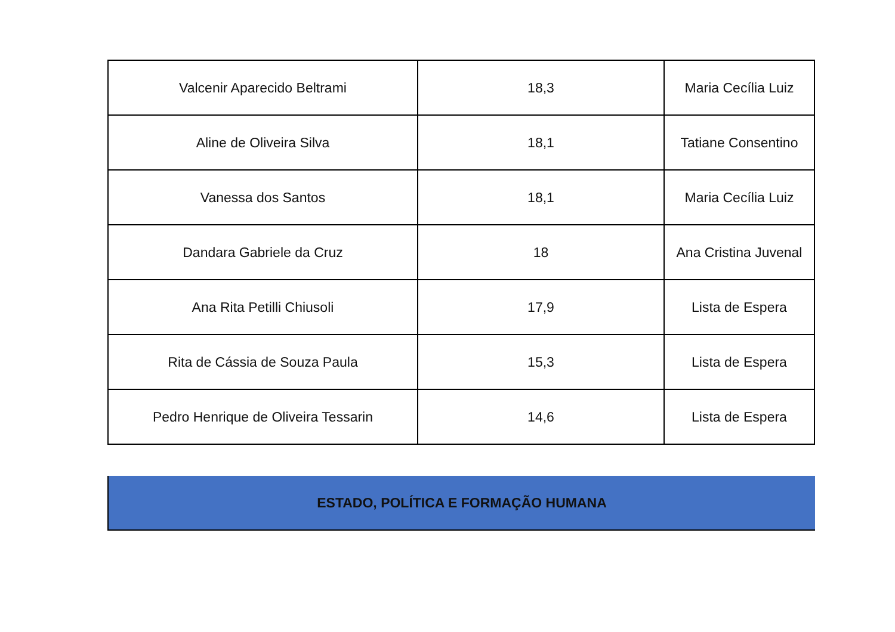| Valcenir Aparecido Beltrami | 18,3 | Maria Cecília Luiz |
| Aline de Oliveira Silva | 18,1 | Tatiane Consentino |
| Vanessa dos Santos | 18,1 | Maria Cecília Luiz |
| Dandara Gabriele da Cruz | 18 | Ana Cristina Juvenal |
| Ana Rita Petilli Chiusoli | 17,9 | Lista de Espera |
| Rita de Cássia de Souza Paula | 15,3 | Lista de Espera |
| Pedro Henrique de Oliveira Tessarin | 14,6 | Lista de Espera |
ESTADO, POLÍTICA E FORMAÇÃO HUMANA